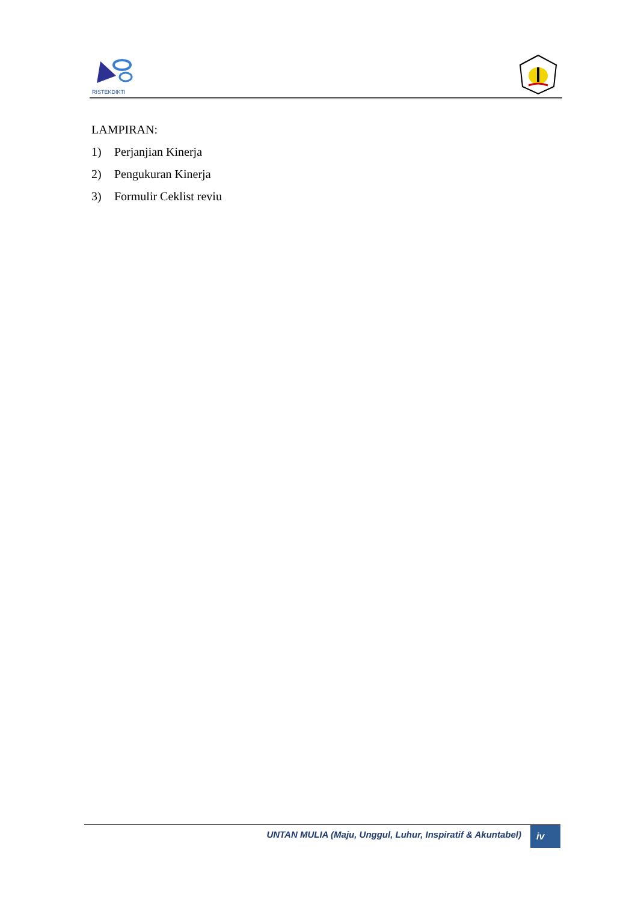RISTEKDIKTI
LAMPIRAN:
1) Perjanjian Kinerja
2) Pengukuran Kinerja
3) Formulir Ceklist reviu
UNTAN MULIA (Maju, Unggul, Luhur, Inspiratif & Akuntabel) iv